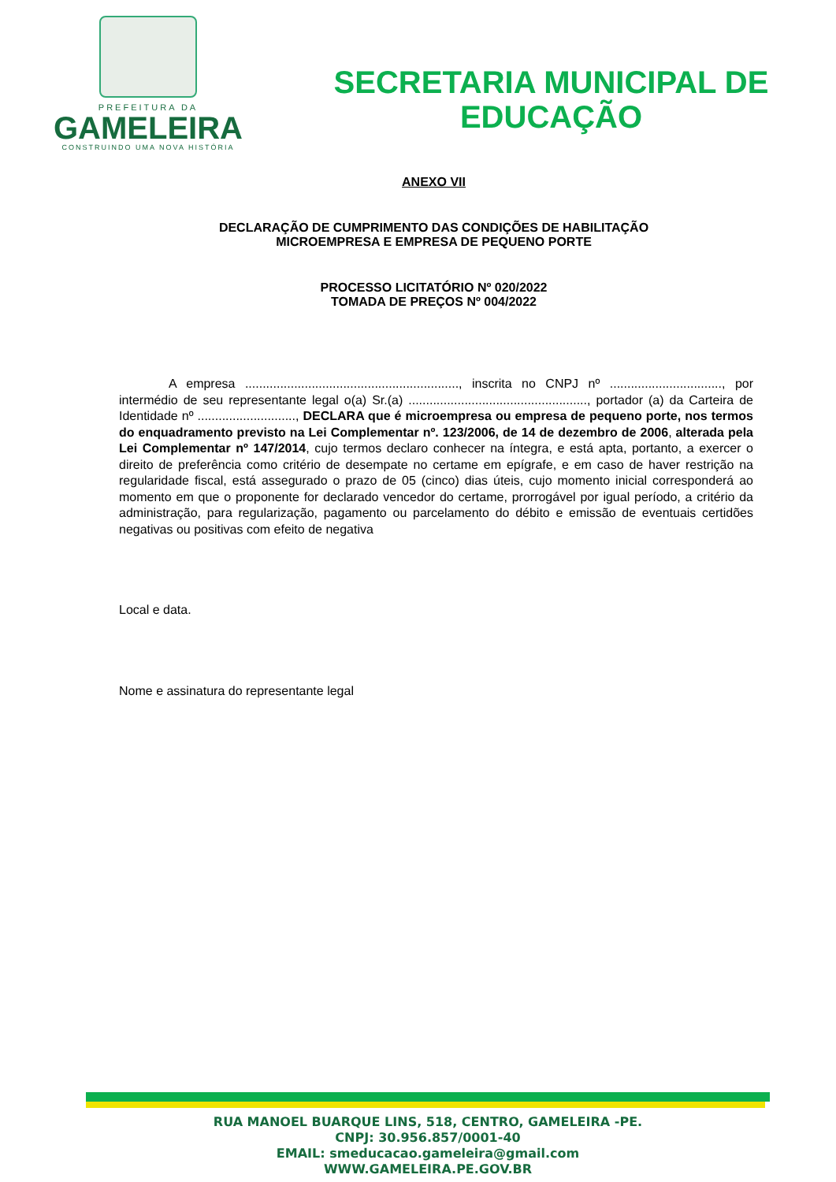PREFEITURA DA
GAMELEIRA
CONSTRUINDO UMA NOVA HISTÓRIA
SECRETARIA MUNICIPAL DE
EDUCAÇÃO
ANEXO VII
DECLARAÇÃO DE CUMPRIMENTO DAS CONDIÇÕES DE HABILITAÇÃO
MICROEMPRESA E EMPRESA DE PEQUENO PORTE
PROCESSO LICITATÓRIO Nº 020/2022
TOMADA DE PREÇOS Nº 004/2022
A empresa ............................................................., inscrita no CNPJ nº ................................, por intermédio de seu representante legal o(a) Sr.(a) ..................................................., portador (a) da Carteira de Identidade nº ............................, DECLARA que é microempresa ou empresa de pequeno porte, nos termos do enquadramento previsto na Lei Complementar nº. 123/2006, de 14 de dezembro de 2006, alterada pela Lei Complementar nº 147/2014, cujo termos declaro conhecer na íntegra, e está apta, portanto, a exercer o direito de preferência como critério de desempate no certame em epígrafe, e em caso de haver restrição na regularidade fiscal, está assegurado o prazo de 05 (cinco) dias úteis, cujo momento inicial corresponderá ao momento em que o proponente for declarado vencedor do certame, prorrogável por igual período, a critério da administração, para regularização, pagamento ou parcelamento do débito e emissão de eventuais certidões negativas ou positivas com efeito de negativa
Local e data.
Nome e assinatura do representante legal
RUA MANOEL BUARQUE LINS, 518, CENTRO, GAMELEIRA -PE.
CNPJ: 30.956.857/0001-40
EMAIL: smeducacao.gameleira@gmail.com
WWW.GAMELEIRA.PE.GOV.BR